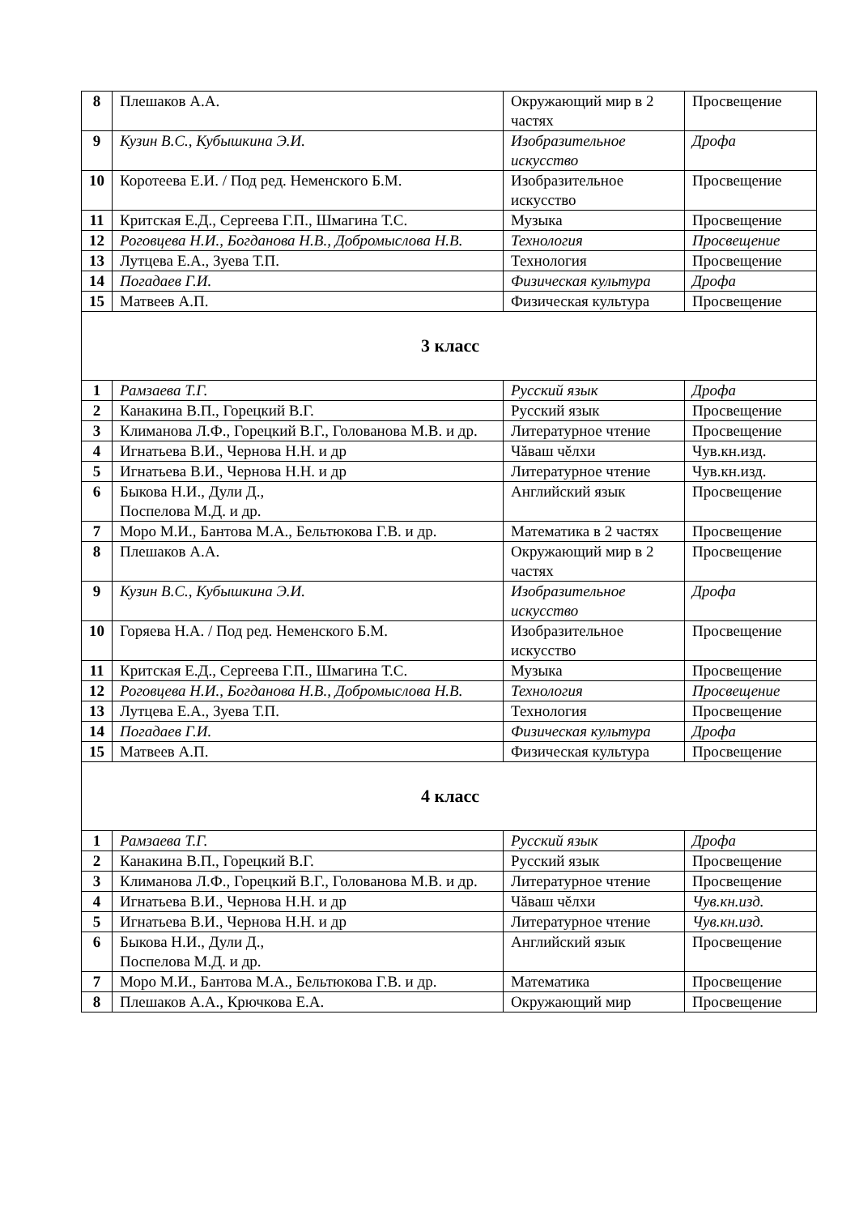| 8 | Плешаков А.А. | Окружающий мир в 2 частях | Просвещение |
| 9 | Кузин В.С., Кубышкина Э.И. | Изобразительное искусство | Дрофа |
| 10 | Коротеева Е.И. / Под ред. Неменского Б.М. | Изобразительное искусство | Просвещение |
| 11 | Критская Е.Д., Сергеева Г.П., Шмагина Т.С. | Музыка | Просвещение |
| 12 | Роговцева Н.И., Богданова Н.В., Добромыслова Н.В. | Технология | Просвещение |
| 13 | Лутцева Е.А., Зуева Т.П. | Технология | Просвещение |
| 14 | Погадаев Г.И. | Физическая культура | Дрофа |
| 15 | Матвеев А.П. | Физическая культура | Просвещение |
| 3 класс | | | |
| 1 | Рамзаева Т.Г. | Русский язык | Дрофа |
| 2 | Канакина В.П., Горецкий В.Г. | Русский язык | Просвещение |
| 3 | Климанова Л.Ф., Горецкий В.Г., Голованова М.В. и др. | Литературное чтение | Просвещение |
| 4 | Игнатьева В.И., Чернова Н.Н. и др | Чăваш чĕлхи | Чув.кн.изд. |
| 5 | Игнатьева В.И., Чернова Н.Н. и др | Литературное чтение | Чув.кн.изд. |
| 6 | Быкова Н.И., Дули Д., Поспелова М.Д. и др. | Английский язык | Просвещение |
| 7 | Моро М.И., Бантова М.А., Бельтюкова Г.В. и др. | Математика в 2 частях | Просвещение |
| 8 | Плешаков А.А. | Окружающий мир в 2 частях | Просвещение |
| 9 | Кузин В.С., Кубышкина Э.И. | Изобразительное искусство | Дрофа |
| 10 | Горяева Н.А. / Под ред. Неменского Б.М. | Изобразительное искусство | Просвещение |
| 11 | Критская Е.Д., Сергеева Г.П., Шмагина Т.С. | Музыка | Просвещение |
| 12 | Роговцева Н.И., Богданова Н.В., Добромыслова Н.В. | Технология | Просвещение |
| 13 | Лутцева Е.А., Зуева Т.П. | Технология | Просвещение |
| 14 | Погадаев Г.И. | Физическая культура | Дрофа |
| 15 | Матвеев А.П. | Физическая культура | Просвещение |
| 4 класс | | | |
| 1 | Рамзаева Т.Г. | Русский язык | Дрофа |
| 2 | Канакина В.П., Горецкий В.Г. | Русский язык | Просвещение |
| 3 | Климанова Л.Ф., Горецкий В.Г., Голованова М.В. и др. | Литературное чтение | Просвещение |
| 4 | Игнатьева В.И., Чернова Н.Н. и др | Чăваш чĕлхи | Чув.кн.изд. |
| 5 | Игнатьева В.И., Чернова Н.Н. и др | Литературное чтение | Чув.кн.изд. |
| 6 | Быкова Н.И., Дули Д., Поспелова М.Д. и др. | Английский язык | Просвещение |
| 7 | Моро М.И., Бантова М.А., Бельтюкова Г.В. и др. | Математика | Просвещение |
| 8 | Плешаков А.А., Крючкова Е.А. | Окружающий мир | Просвещение |